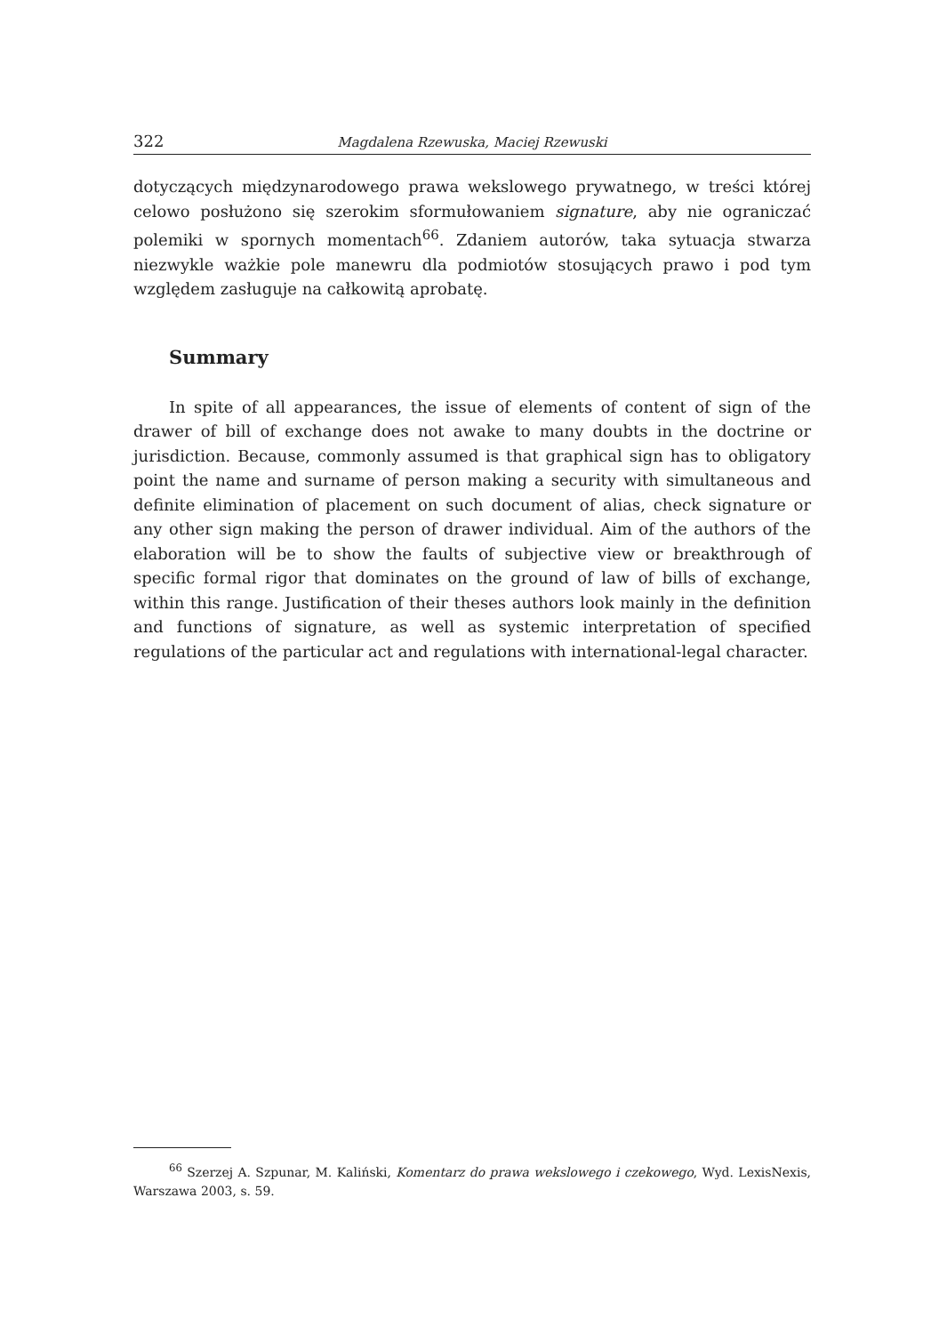322 Magdalena Rzewuska, Maciej Rzewuski
dotyczących międzynarodowego prawa wekslowego prywatnego, w treści której celowo posłużono się szerokim sformułowaniem signature, aby nie ograniczać polemiki w spornych momentach<sup>66</sup>. Zdaniem autorów, taka sytuacja stwarza niezwykle ważkie pole manewru dla podmiotów stosujących prawo i pod tym względem zasługuje na całkowitą aprobatę.
Summary
In spite of all appearances, the issue of elements of content of sign of the drawer of bill of exchange does not awake to many doubts in the doctrine or jurisdiction. Because, commonly assumed is that graphical sign has to obligatory point the name and surname of person making a security with simultaneous and definite elimination of placement on such document of alias, check signature or any other sign making the person of drawer individual. Aim of the authors of the elaboration will be to show the faults of subjective view or breakthrough of specific formal rigor that dominates on the ground of law of bills of exchange, within this range. Justification of their theses authors look mainly in the definition and functions of signature, as well as systemic interpretation of specified regulations of the particular act and regulations with international-legal character.
<sup>66</sup> Szerzej A. Szpunar, M. Kaliński, Komentarz do prawa wekslowego i czekowego, Wyd. LexisNexis, Warszawa 2003, s. 59.